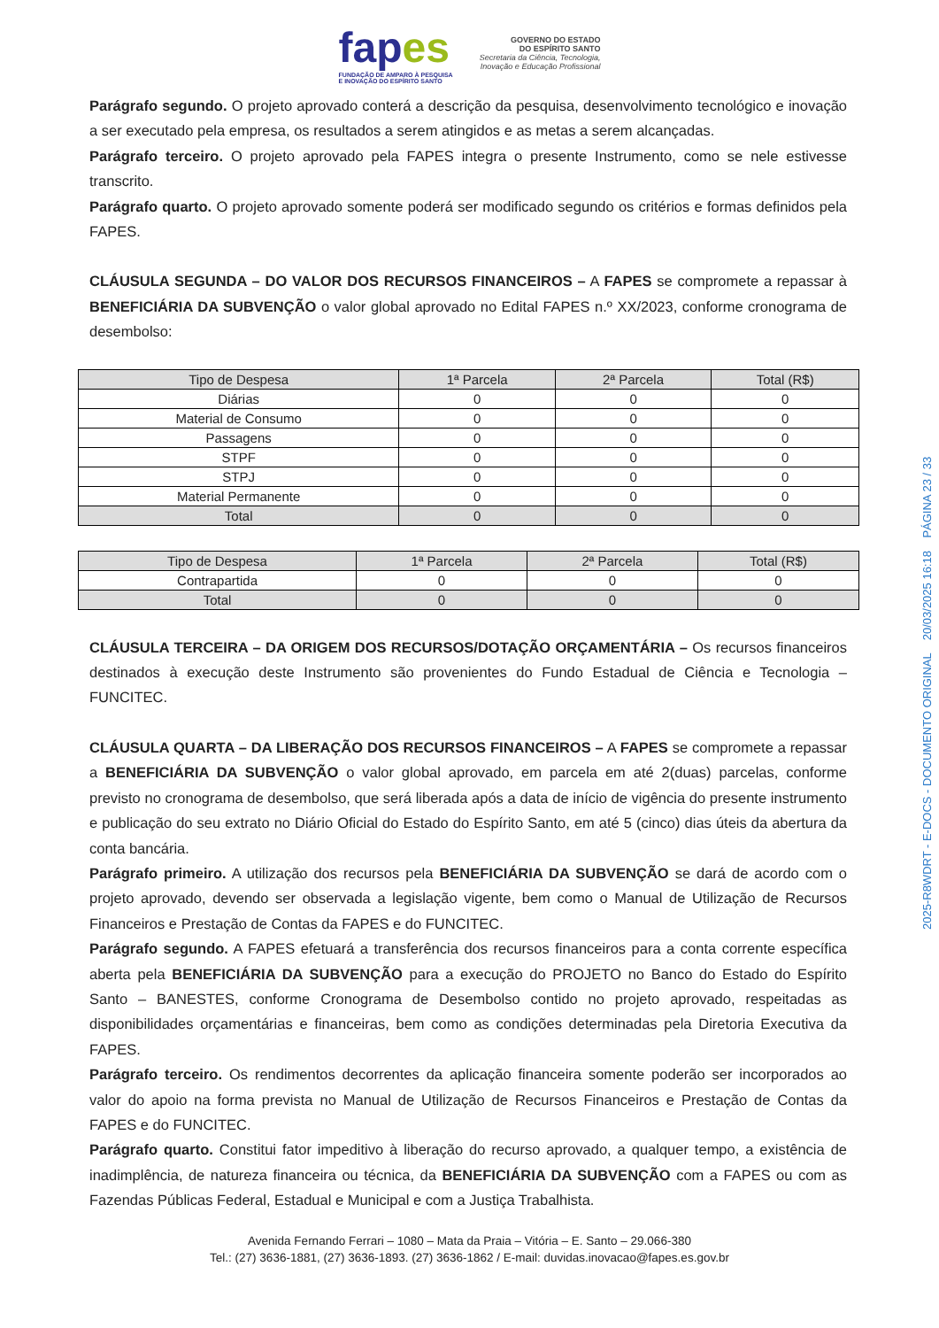fapes
FUNDAÇÃO DE AMPARO À PESQUISA
E INOVAÇÃO DO ESPÍRITO SANTO
GOVERNO DO ESTADO
DO ESPÍRITO SANTO
Secretaria da Ciência, Tecnologia,
Inovação e Educação Profissional
Parágrafo segundo. O projeto aprovado conterá a descrição da pesquisa, desenvolvimento tecnológico e inovação a ser executado pela empresa, os resultados a serem atingidos e as metas a serem alcançadas.
Parágrafo terceiro. O projeto aprovado pela FAPES integra o presente Instrumento, como se nele estivesse transcrito.
Parágrafo quarto. O projeto aprovado somente poderá ser modificado segundo os critérios e formas definidos pela FAPES.
CLÁUSULA SEGUNDA – DO VALOR DOS RECURSOS FINANCEIROS – A FAPES se compromete a repassar à BENEFICIÁRIA DA SUBVENÇÃO o valor global aprovado no Edital FAPES n.º XX/2023, conforme cronograma de desembolso:
| Tipo de Despesa | 1ª Parcela | 2ª Parcela | Total (R$) |
| --- | --- | --- | --- |
| Diárias | 0 | 0 | 0 |
| Material de Consumo | 0 | 0 | 0 |
| Passagens | 0 | 0 | 0 |
| STPF | 0 | 0 | 0 |
| STPJ | 0 | 0 | 0 |
| Material Permanente | 0 | 0 | 0 |
| Total | 0 | 0 | 0 |
| Tipo de Despesa | 1ª Parcela | 2ª Parcela | Total (R$) |
| --- | --- | --- | --- |
| Contrapartida | 0 | 0 | 0 |
| Total | 0 | 0 | 0 |
CLÁUSULA TERCEIRA – DA ORIGEM DOS RECURSOS/DOTAÇÃO ORÇAMENTÁRIA – Os recursos financeiros destinados à execução deste Instrumento são provenientes do Fundo Estadual de Ciência e Tecnologia – FUNCITEC.
CLÁUSULA QUARTA – DA LIBERAÇÃO DOS RECURSOS FINANCEIROS – A FAPES se compromete a repassar a BENEFICIÁRIA DA SUBVENÇÃO o valor global aprovado, em parcela em até 2(duas) parcelas, conforme previsto no cronograma de desembolso, que será liberada após a data de início de vigência do presente instrumento e publicação do seu extrato no Diário Oficial do Estado do Espírito Santo, em até 5 (cinco) dias úteis da abertura da conta bancária.
Parágrafo primeiro. A utilização dos recursos pela BENEFICIÁRIA DA SUBVENÇÃO se dará de acordo com o projeto aprovado, devendo ser observada a legislação vigente, bem como o Manual de Utilização de Recursos Financeiros e Prestação de Contas da FAPES e do FUNCITEC.
Parágrafo segundo. A FAPES efetuará a transferência dos recursos financeiros para a conta corrente específica aberta pela BENEFICIÁRIA DA SUBVENÇÃO para a execução do PROJETO no Banco do Estado do Espírito Santo – BANESTES, conforme Cronograma de Desembolso contido no projeto aprovado, respeitadas as disponibilidades orçamentárias e financeiras, bem como as condições determinadas pela Diretoria Executiva da FAPES.
Parágrafo terceiro. Os rendimentos decorrentes da aplicação financeira somente poderão ser incorporados ao valor do apoio na forma prevista no Manual de Utilização de Recursos Financeiros e Prestação de Contas da FAPES e do FUNCITEC.
Parágrafo quarto. Constitui fator impeditivo à liberação do recurso aprovado, a qualquer tempo, a existência de inadimplência, de natureza financeira ou técnica, da BENEFICIÁRIA DA SUBVENÇÃO com a FAPES ou com as Fazendas Públicas Federal, Estadual e Municipal e com a Justiça Trabalhista.
Avenida Fernando Ferrari – 1080 – Mata da Praia – Vitória – E. Santo – 29.066-380
Tel.: (27) 3636-1881, (27) 3636-1893. (27) 3636-1862 / E-mail: duvidas.inovacao@fapes.es.gov.br
2025-R8WDRT - E-DOCS - DOCUMENTO ORIGINAL 20/03/2025 16:18 PÁGINA 23 / 33